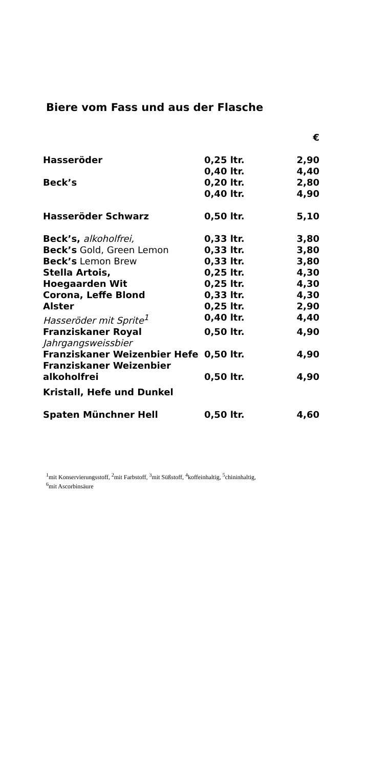Biere vom Fass und aus der Flasche
| | | € |
| Hasseröder | 0,25 ltr. | 2,90 |
| | 0,40 ltr. | 4,40 |
| Beck’s | 0,20 ltr. | 2,80 |
| | 0,40 ltr. | 4,90 |
| Hasseröder Schwarz | 0,50 ltr. | 5,10 |
| Beck’s, alkoholfrei, | 0,33 ltr. | 3,80 |
| Beck’s Gold, Green Lemon | 0,33 ltr. | 3,80 |
| Beck’s Lemon Brew | 0,33 ltr. | 3,80 |
| Stella Artois, | 0,25 ltr. | 4,30 |
| Hoegaarden Wit | 0,25 ltr. | 4,30 |
| Corona, Leffe Blond | 0,33 ltr. | 4,30 |
| Alster | 0,25 ltr. | 2,90 |
| Hasseröder mit Sprite<sup>1</sup> | 0,40 ltr. | 4,40 |
| Franziskaner Royal Jahrgangsweissbier | 0,50 ltr. | 4,90 |
| Franziskaner Weizenbier Hefe | 0,50 ltr. | 4,90 |
| Franziskaner Weizenbier alkoholfrei | 0,50 ltr. | 4,90 |
| Kristall, Hefe und Dunkel | | |
| Spaten Münchner Hell | 0,50 ltr. | 4,60 |
<sup>1</sup> mit Konservierungsstoff, <sup>2</sup>mit Farbstoff, <sup>3</sup>mit Süßstoff, <sup>4</sup>koffeinhaltig, <sup>5</sup>chininhaltig,
<sup>6</sup> mit Ascorbinsäure